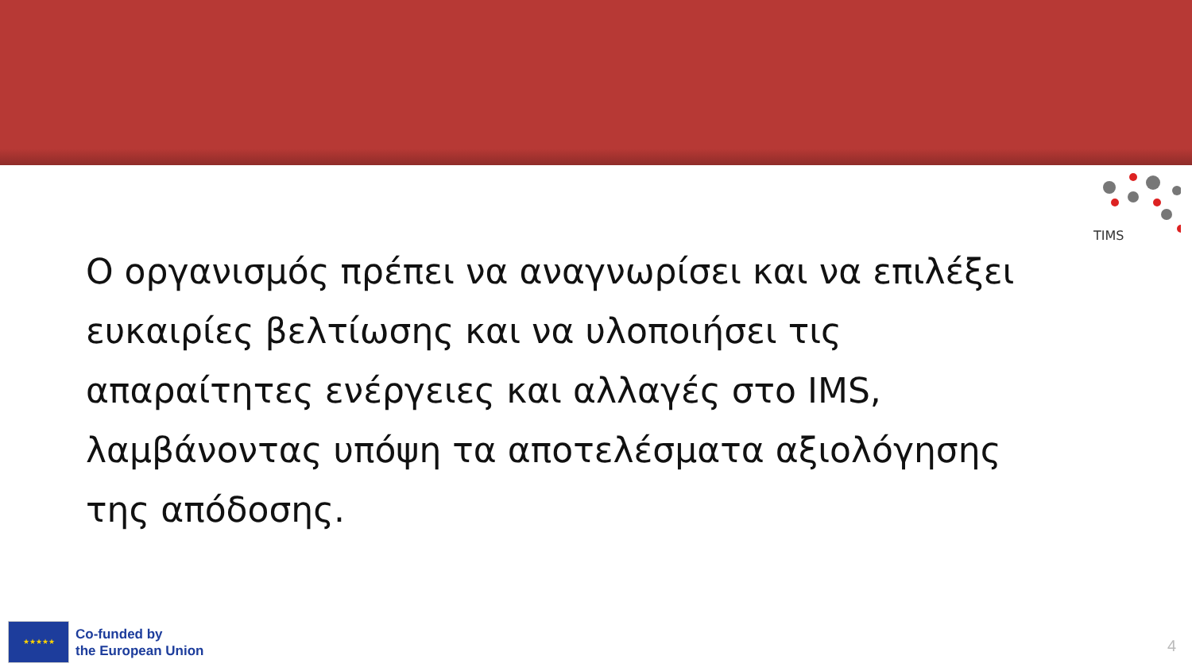TIMS
Ο οργανισμός πρέπει να αναγνωρίσει και να επιλέξει ευκαιρίες βελτίωσης και να υλοποιήσει τις απαραίτητες ενέργειες και αλλαγές στο IMS, λαμβάνοντας υπόψη τα αποτελέσματα αξιολόγησης της απόδοσης.
★★★★★
Co-funded by
the European Union
4